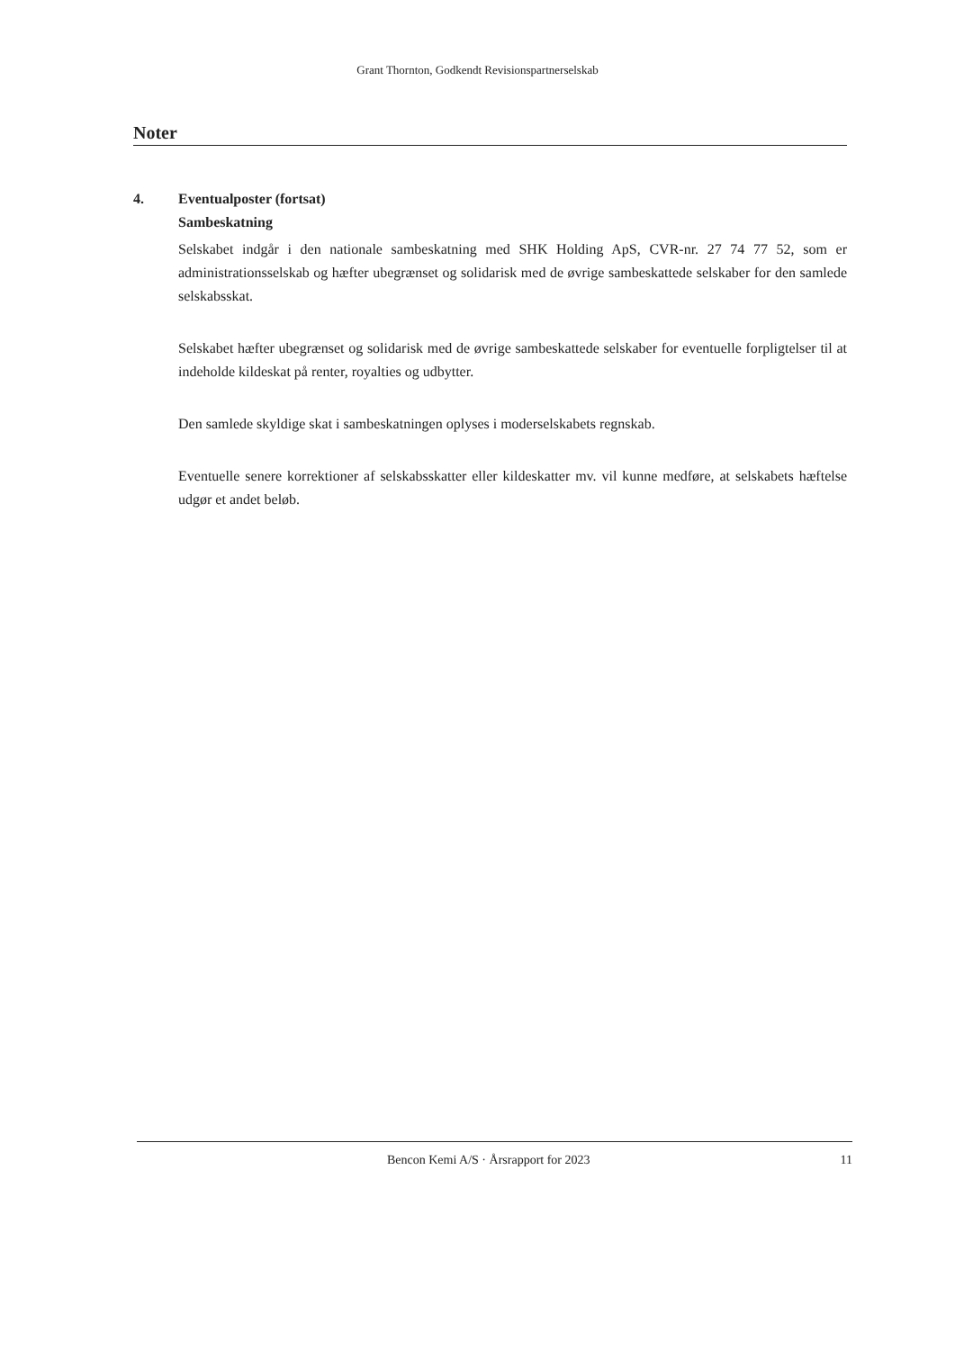Grant Thornton, Godkendt Revisionspartnerselskab
Noter
4. Eventualposter (fortsat)
Sambeskatning
Selskabet indgår i den nationale sambeskatning med SHK Holding ApS, CVR-nr. 27 74 77 52, som er administrationsselskab og hæfter ubegrænset og solidarisk med de øvrige sambeskattede selskaber for den samlede selskabsskat.
Selskabet hæfter ubegrænset og solidarisk med de øvrige sambeskattede selskaber for eventuelle forpligtelser til at indeholde kildeskat på renter, royalties og udbytter.
Den samlede skyldige skat i sambeskatningen oplyses i moderselskabets regnskab.
Eventuelle senere korrektioner af selskabsskatter eller kildeskatter mv. vil kunne medføre, at selskabets hæftelse udgør et andet beløb.
Bencon Kemi A/S · Årsrapport for 2023 11